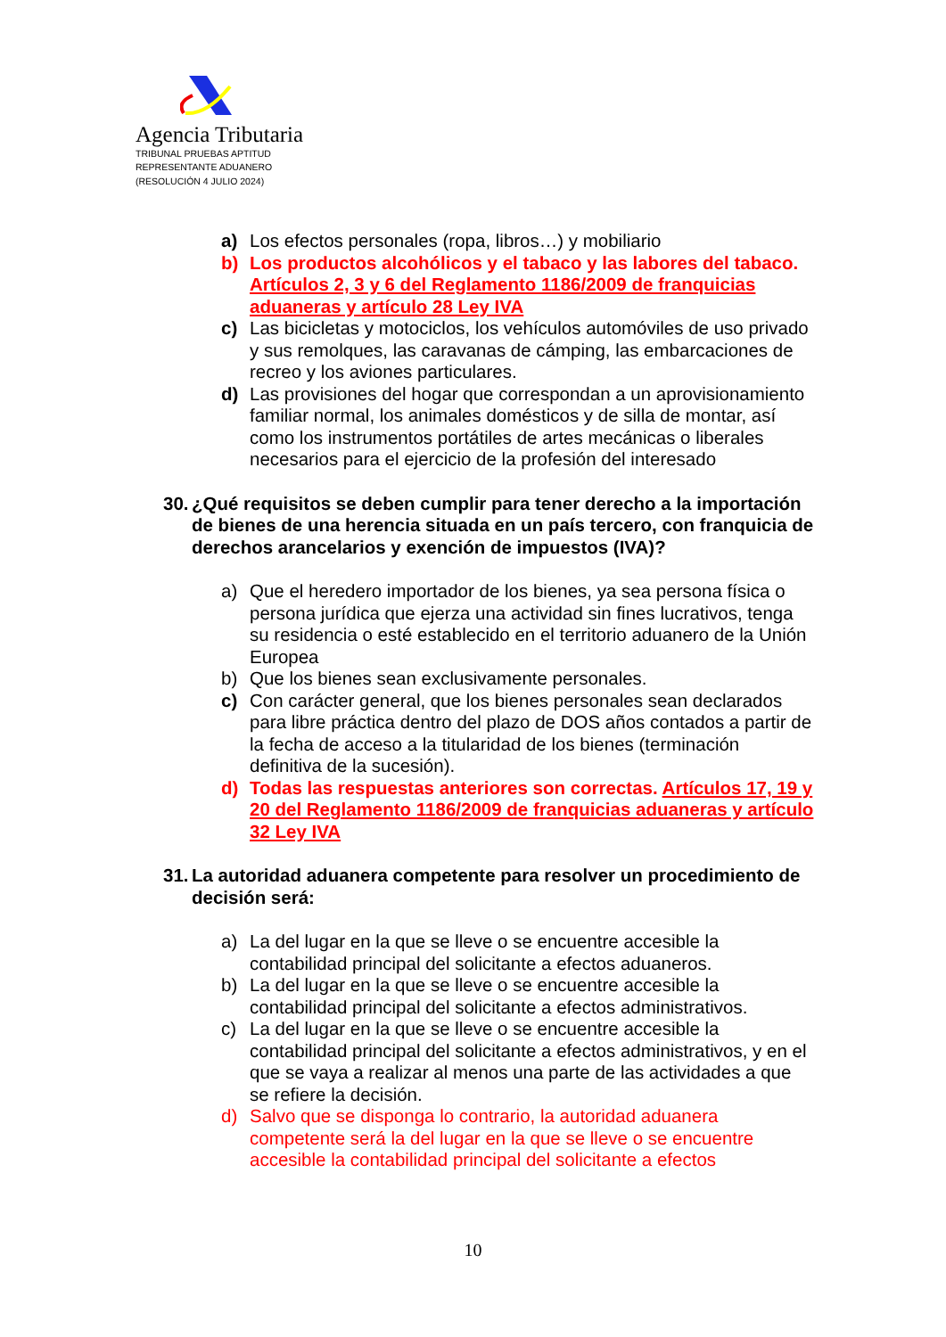Agencia Tributaria
TRIBUNAL PRUEBAS APTITUD
REPRESENTANTE ADUANERO
(RESOLUCIÓN 4 JULIO 2024)
a) Los efectos personales (ropa, libros…) y mobiliario
b) Los productos alcohólicos y el tabaco y las labores del tabaco. Artículos 2, 3 y 6 del Reglamento 1186/2009 de franquicias aduaneras y artículo 28 Ley IVA
c) Las bicicletas y motociclos, los vehículos automóviles de uso privado y sus remolques, las caravanas de cámping, las embarcaciones de recreo y los aviones particulares.
d) Las provisiones del hogar que correspondan a un aprovisionamiento familiar normal, los animales domésticos y de silla de montar, así como los instrumentos portátiles de artes mecánicas o liberales necesarios para el ejercicio de la profesión del interesado
30. ¿Qué requisitos se deben cumplir para tener derecho a la importación de bienes de una herencia situada en un país tercero, con franquicia de derechos arancelarios y exención de impuestos (IVA)?
a) Que el heredero importador de los bienes, ya sea persona física o persona jurídica que ejerza una actividad sin fines lucrativos, tenga su residencia o esté establecido en el territorio aduanero de la Unión Europea
b) Que los bienes sean exclusivamente personales.
c) Con carácter general, que los bienes personales sean declarados para libre práctica dentro del plazo de DOS años contados a partir de la fecha de acceso a la titularidad de los bienes (terminación definitiva de la sucesión).
d) Todas las respuestas anteriores son correctas. Artículos 17, 19 y 20 del Reglamento 1186/2009 de franquicias aduaneras y artículo 32 Ley IVA
31. La autoridad aduanera competente para resolver un procedimiento de decisión será:
a) La del lugar en la que se lleve o se encuentre accesible la contabilidad principal del solicitante a efectos aduaneros.
b) La del lugar en la que se lleve o se encuentre accesible la contabilidad principal del solicitante a efectos administrativos.
c) La del lugar en la que se lleve o se encuentre accesible la contabilidad principal del solicitante a efectos administrativos, y en el que se vaya a realizar al menos una parte de las actividades a que se refiere la decisión.
d) Salvo que se disponga lo contrario, la autoridad aduanera competente será la del lugar en la que se lleve o se encuentre accesible la contabilidad principal del solicitante a efectos
10